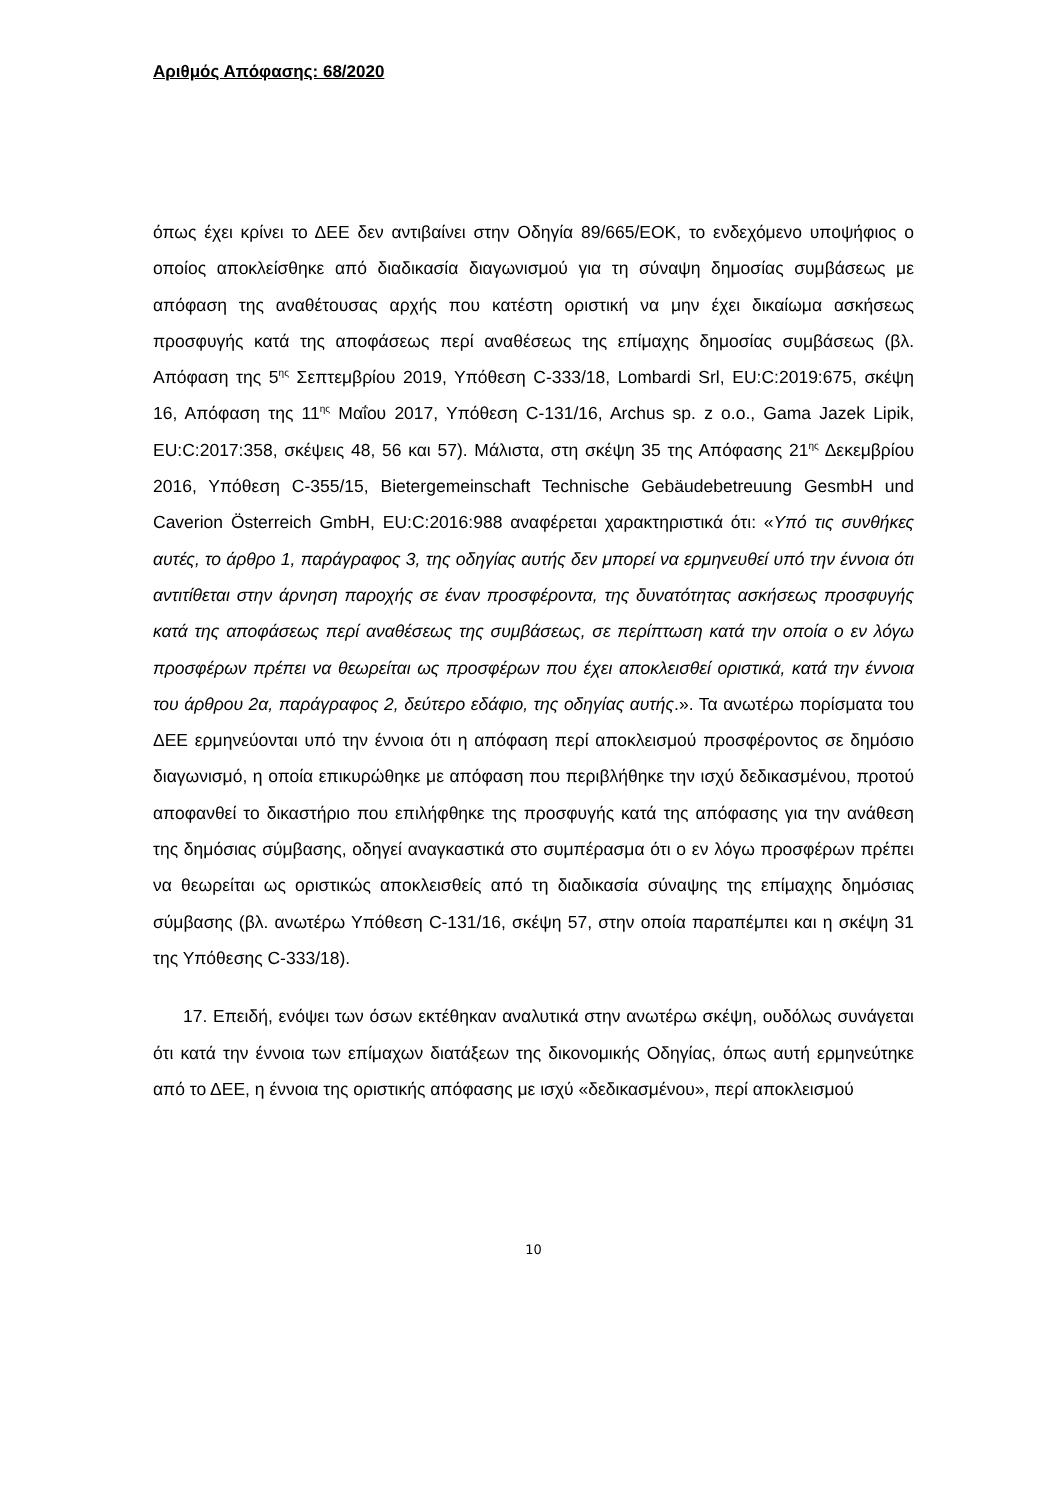Αριθμός Απόφασης: 68/2020
όπως έχει κρίνει το ΔΕΕ δεν αντιβαίνει στην Οδηγία 89/665/ΕΟΚ, το ενδεχόμενο υποψήφιος ο οποίος αποκλείσθηκε από διαδικασία διαγωνισμού για τη σύναψη δημοσίας συμβάσεως με απόφαση της αναθέτουσας αρχής που κατέστη οριστική να μην έχει δικαίωμα ασκήσεως προσφυγής κατά της αποφάσεως περί αναθέσεως της επίμαχης δημοσίας συμβάσεως (βλ. Απόφαση της 5<sup>ης</sup> Σεπτεμβρίου 2019, Υπόθεση C-333/18, Lombardi Srl, EU:C:2019:675, σκέψη 16, Απόφαση της 11<sup>ης</sup> Μαΐου 2017, Υπόθεση C-131/16, Archus sp. z o.o., Gama Jazek Lipik, EU:C:2017:358, σκέψεις 48, 56 και 57). Μάλιστα, στη σκέψη 35 της Απόφασης 21<sup>ης</sup> Δεκεμβρίου 2016, Υπόθεση C-355/15, Bietergemeinschaft Technische Gebäudebetreuung GesmbH und Caverion Österreich GmbH, EU:C:2016:988 αναφέρεται χαρακτηριστικά ότι: «Υπό τις συνθήκες αυτές, το άρθρο 1, παράγραφος 3, της οδηγίας αυτής δεν μπορεί να ερμηνευθεί υπό την έννοια ότι αντιτίθεται στην άρνηση παροχής σε έναν προσφέροντα, της δυνατότητας ασκήσεως προσφυγής κατά της αποφάσεως περί αναθέσεως της συμβάσεως, σε περίπτωση κατά την οποία ο εν λόγω προσφέρων πρέπει να θεωρείται ως προσφέρων που έχει αποκλεισθεί οριστικά, κατά την έννοια του άρθρου 2α, παράγραφος 2, δεύτερο εδάφιο, της οδηγίας αυτής.». Τα ανωτέρω πορίσματα του ΔΕΕ ερμηνεύονται υπό την έννοια ότι η απόφαση περί αποκλεισμού προσφέροντος σε δημόσιο διαγωνισμό, η οποία επικυρώθηκε με απόφαση που περιβλήθηκε την ισχύ δεδικασμένου, προτού αποφανθεί το δικαστήριο που επιλήφθηκε της προσφυγής κατά της απόφασης για την ανάθεση της δημόσιας σύμβασης, οδηγεί αναγκαστικά στο συμπέρασμα ότι ο εν λόγω προσφέρων πρέπει να θεωρείται ως οριστικώς αποκλεισθείς από τη διαδικασία σύναψης της επίμαχης δημόσιας σύμβασης (βλ. ανωτέρω Υπόθεση C-131/16, σκέψη 57, στην οποία παραπέμπει και η σκέψη 31 της Υπόθεσης C-333/18).
17. Επειδή, ενόψει των όσων εκτέθηκαν αναλυτικά στην ανωτέρω σκέψη, ουδόλως συνάγεται ότι κατά την έννοια των επίμαχων διατάξεων της δικονομικής Οδηγίας, όπως αυτή ερμηνεύτηκε από το ΔΕΕ, η έννοια της οριστικής απόφασης με ισχύ «δεδικασμένου», περί αποκλεισμού
10